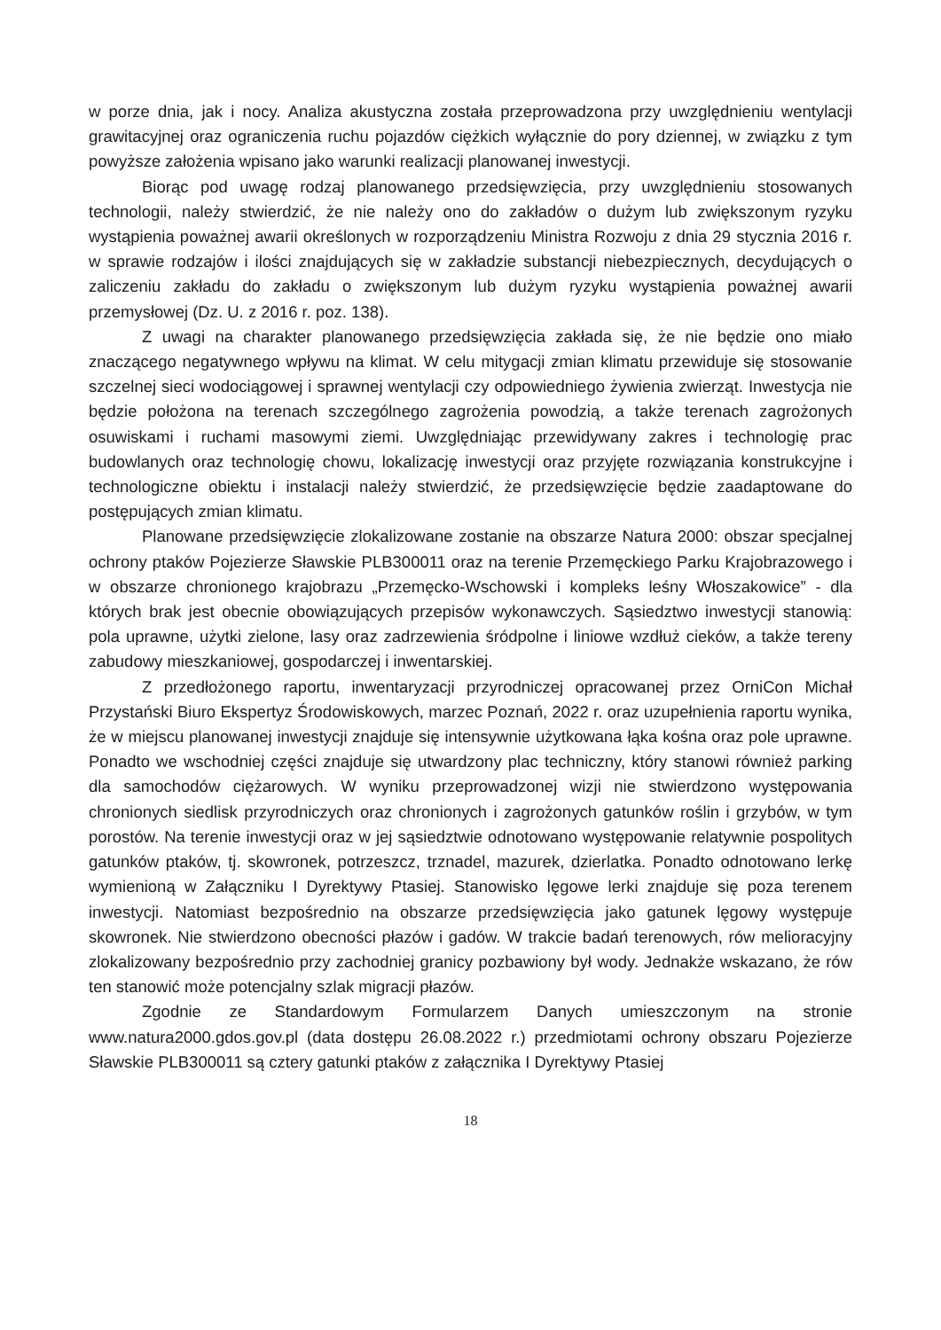w porze dnia, jak i nocy. Analiza akustyczna została przeprowadzona przy uwzględnieniu wentylacji grawitacyjnej oraz ograniczenia ruchu pojazdów ciężkich wyłącznie do pory dziennej, w związku z tym powyższe założenia wpisano jako warunki realizacji planowanej inwestycji.
Biorąc pod uwagę rodzaj planowanego przedsięwzięcia, przy uwzględnieniu stosowanych technologii, należy stwierdzić, że nie należy ono do zakładów o dużym lub zwiększonym ryzyku wystąpienia poważnej awarii określonych w rozporządzeniu Ministra Rozwoju z dnia 29 stycznia 2016 r. w sprawie rodzajów i ilości znajdujących się w zakładzie substancji niebezpiecznych, decydujących o zaliczeniu zakładu do zakładu o zwiększonym lub dużym ryzyku wystąpienia poważnej awarii przemysłowej (Dz. U. z 2016 r. poz. 138).
Z uwagi na charakter planowanego przedsięwzięcia zakłada się, że nie będzie ono miało znaczącego negatywnego wpływu na klimat. W celu mitygacji zmian klimatu przewiduje się stosowanie szczelnej sieci wodociągowej i sprawnej wentylacji czy odpowiedniego żywienia zwierząt. Inwestycja nie będzie położona na terenach szczególnego zagrożenia powodzią, a także terenach zagrożonych osuwiskami i ruchami masowymi ziemi. Uwzględniając przewidywany zakres i technologię prac budowlanych oraz technologię chowu, lokalizację inwestycji oraz przyjęte rozwiązania konstrukcyjne i technologiczne obiektu i instalacji należy stwierdzić, że przedsięwzięcie będzie zaadaptowane do postępujących zmian klimatu.
Planowane przedsięwzięcie zlokalizowane zostanie na obszarze Natura 2000: obszar specjalnej ochrony ptaków Pojezierze Sławskie PLB300011 oraz na terenie Przemęckiego Parku Krajobrazowego i w obszarze chronionego krajobrazu „Przemęcko-Wschowski i kompleks leśny Włoszakowice” - dla których brak jest obecnie obowiązujących przepisów wykonawczych. Sąsiedztwo inwestycji stanowią: pola uprawne, użytki zielone, lasy oraz zadrzewienia śródpolne i liniowe wzdłuż cieków, a także tereny zabudowy mieszkaniowej, gospodarczej i inwentarskiej.
Z przedłożonego raportu, inwentaryzacji przyrodniczej opracowanej przez OrniCon Michał Przystański Biuro Ekspertyz Środowiskowych, marzec Poznań, 2022 r. oraz uzupełnienia raportu wynika, że w miejscu planowanej inwestycji znajduje się intensywnie użytkowana łąka kośna oraz pole uprawne. Ponadto we wschodniej części znajduje się utwardzony plac techniczny, który stanowi również parking dla samochodów ciężarowych. W wyniku przeprowadzonej wizji nie stwierdzono występowania chronionych siedlisk przyrodniczych oraz chronionych i zagrożonych gatunków roślin i grzybów, w tym porostów. Na terenie inwestycji oraz w jej sąsiedztwie odnotowano występowanie relatywnie pospolitych gatunków ptaków, tj. skowronek, potrzeszcz, trznadel, mazurek, dzierlatka. Ponadto odnotowano lerkę wymienioną w Załączniku I Dyrektywy Ptasiej. Stanowisko lęgowe lerki znajduje się poza terenem inwestycji. Natomiast bezpośrednio na obszarze przedsięwzięcia jako gatunek lęgowy występuje skowronek. Nie stwierdzono obecności płazów i gadów. W trakcie badań terenowych, rów melioracyjny zlokalizowany bezpośrednio przy zachodniej granicy pozbawiony był wody. Jednakże wskazano, że rów ten stanowić może potencjalny szlak migracji płazów.
Zgodnie ze Standardowym Formularzem Danych umieszczonym na stronie www.natura2000.gdos.gov.pl (data dostępu 26.08.2022 r.) przedmiotami ochrony obszaru Pojezierze Sławskie PLB300011 są cztery gatunki ptaków z załącznika I Dyrektywy Ptasiej
18